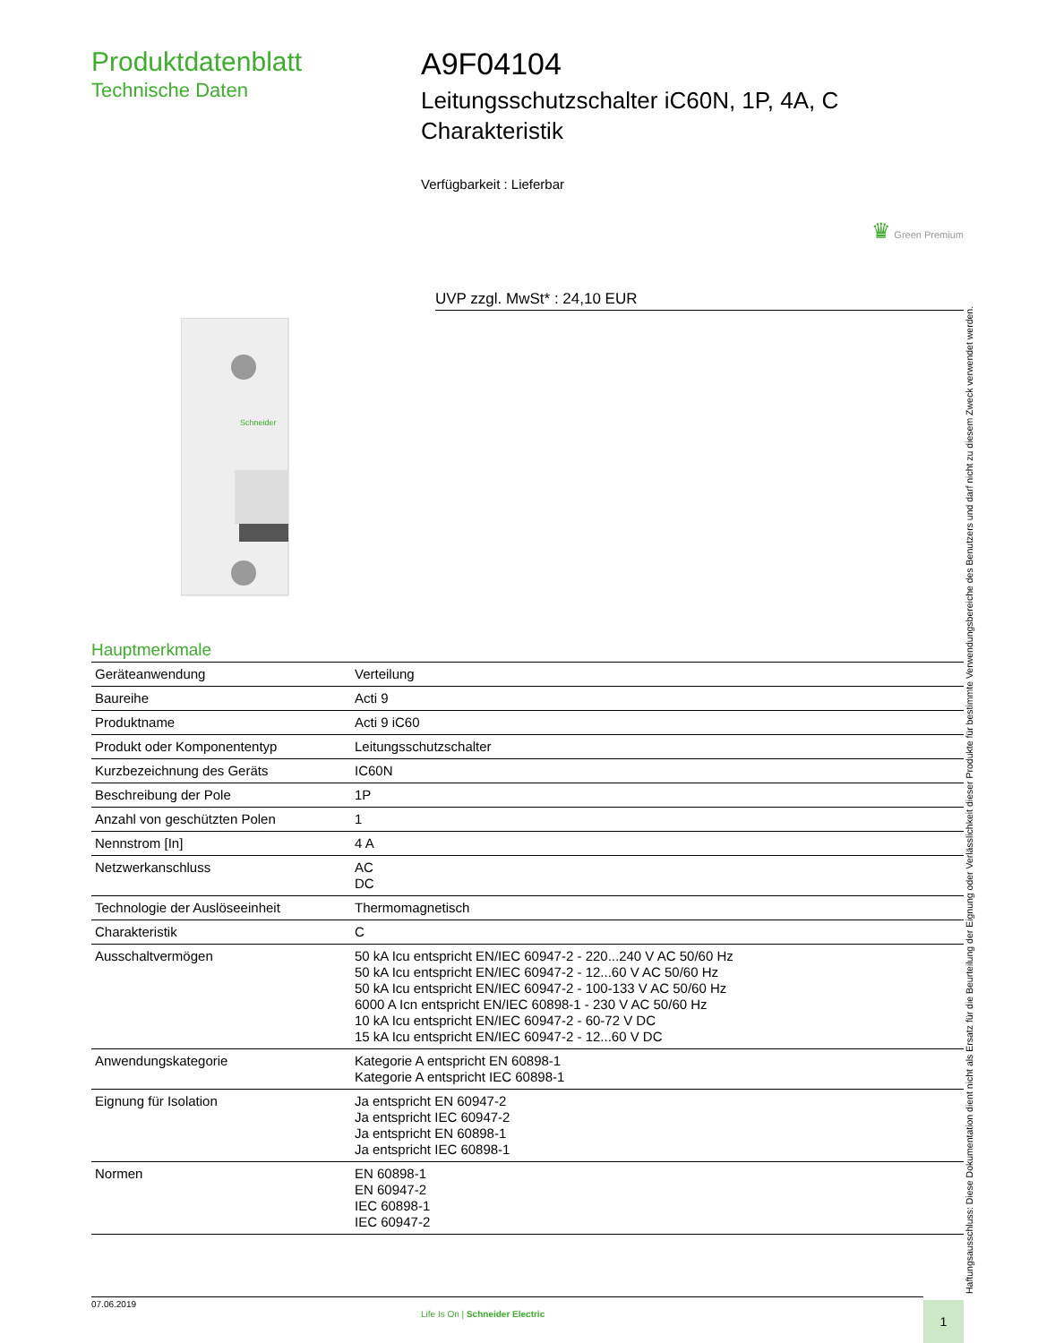Produktdatenblatt
Technische Daten
A9F04104
Leitungsschutzschalter iC60N, 1P, 4A, C Charakteristik
Verfügbarkeit : Lieferbar
♛ Green Premium
UVP zzgl. MwSt* : 24,10 EUR
Schneider
Hauptmerkmale
| Geräteanwendung | Verteilung |
| Baureihe | Acti 9 |
| Produktname | Acti 9 iC60 |
| Produkt oder Komponententyp | Leitungsschutzschalter |
| Kurzbezeichnung des Geräts | IC60N |
| Beschreibung der Pole | 1P |
| Anzahl von geschützten Polen | 1 |
| Nennstrom [In] | 4 A |
| Netzwerkanschluss | AC DC |
| Technologie der Auslöseeinheit | Thermomagnetisch |
| Charakteristik | C |
| Ausschaltvermögen | 50 kA Icu entspricht EN/IEC 60947-2 - 220...240 V AC 50/60 Hz 50 kA Icu entspricht EN/IEC 60947-2 - 12...60 V AC 50/60 Hz 50 kA Icu entspricht EN/IEC 60947-2 - 100-133 V AC 50/60 Hz 6000 A Icn entspricht EN/IEC 60898-1 - 230 V AC 50/60 Hz 10 kA Icu entspricht EN/IEC 60947-2 - 60-72 V DC 15 kA Icu entspricht EN/IEC 60947-2 - 12...60 V DC |
| Anwendungskategorie | Kategorie A entspricht EN 60898-1 Kategorie A entspricht IEC 60898-1 |
| Eignung für Isolation | Ja entspricht EN 60947-2 Ja entspricht IEC 60947-2 Ja entspricht EN 60898-1 Ja entspricht IEC 60898-1 |
| Normen | EN 60898-1 EN 60947-2 IEC 60898-1 IEC 60947-2 |
Haftungsausschluss: Diese Dokumentation dient nicht als Ersatz für die Beurteilung der Eignung oder Verlässlichkeit dieser Produkte für bestimmte Verwendungsbereiche des Benutzers und darf nicht zu diesem Zweck verwendet werden.
07.06.2019
Life Is On | Schneider Electric
1